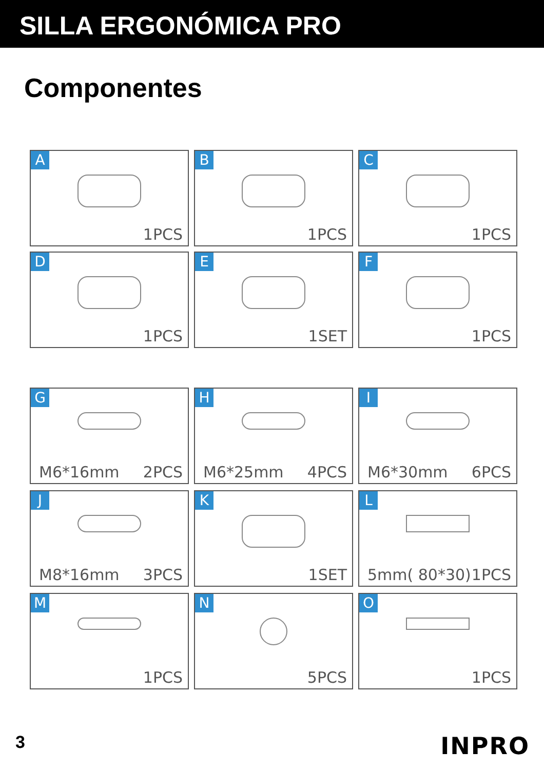SILLA ERGONÓMICA PRO
Componentes
A
1PCS
B
1PCS
C
1PCS
D
1PCS
E
1SET
F
1PCS
G
M6*16mm 2PCS
H
M6*25mm 4PCS
I
M6*30mm 6PCS
J
M8*16mm 3PCS
K
1SET
L
5mm( 80*30) 1PCS
M
1PCS
N
5PCS
O
1PCS
3 INPRO